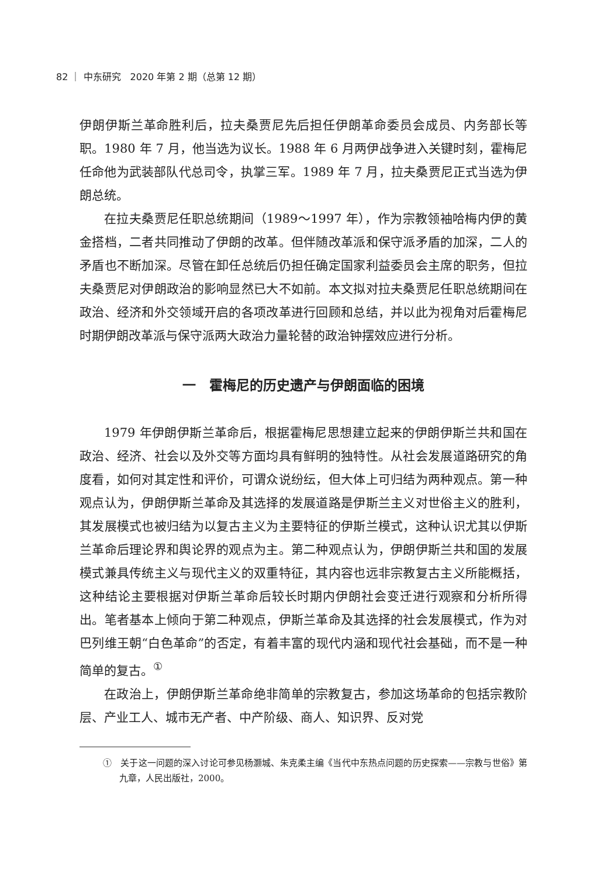82 ｜ 中东研究　2020 年第 2 期（总第 12 期）
伊朗伊斯兰革命胜利后，拉夫桑贾尼先后担任伊朗革命委员会成员、内务部长等职。1980 年 7 月，他当选为议长。1988 年 6 月两伊战争进入关键时刻，霍梅尼任命他为武装部队代总司令，执掌三军。1989 年 7 月，拉夫桑贾尼正式当选为伊朗总统。
在拉夫桑贾尼任职总统期间（1989～1997 年），作为宗教领袖哈梅内伊的黄金搭档，二者共同推动了伊朗的改革。但伴随改革派和保守派矛盾的加深，二人的矛盾也不断加深。尽管在卸任总统后仍担任确定国家利益委员会主席的职务，但拉夫桑贾尼对伊朗政治的影响显然已大不如前。本文拟对拉夫桑贾尼任职总统期间在政治、经济和外交领域开启的各项改革进行回顾和总结，并以此为视角对后霍梅尼时期伊朗改革派与保守派两大政治力量轮替的政治钟摆效应进行分析。
一　霍梅尼的历史遗产与伊朗面临的困境
1979 年伊朗伊斯兰革命后，根据霍梅尼思想建立起来的伊朗伊斯兰共和国在政治、经济、社会以及外交等方面均具有鲜明的独特性。从社会发展道路研究的角度看，如何对其定性和评价，可谓众说纷纭，但大体上可归结为两种观点。第一种观点认为，伊朗伊斯兰革命及其选择的发展道路是伊斯兰主义对世俗主义的胜利，其发展模式也被归结为以复古主义为主要特征的伊斯兰模式，这种认识尤其以伊斯兰革命后理论界和舆论界的观点为主。第二种观点认为，伊朗伊斯兰共和国的发展模式兼具传统主义与现代主义的双重特征，其内容也远非宗教复古主义所能概括，这种结论主要根据对伊斯兰革命后较长时期内伊朗社会变迁进行观察和分析所得出。笔者基本上倾向于第二种观点，伊斯兰革命及其选择的社会发展模式，作为对巴列维王朝“白色革命”的否定，有着丰富的现代内涵和现代社会基础，而不是一种简单的复古。<sup>①</sup>
在政治上，伊朗伊斯兰革命绝非简单的宗教复古，参加这场革命的包括宗教阶层、产业工人、城市无产者、中产阶级、商人、知识界、反对党
①　关于这一问题的深入讨论可参见杨灏城、朱克柔主编《当代中东热点问题的历史探索——宗教与世俗》第九章，人民出版社，2000。